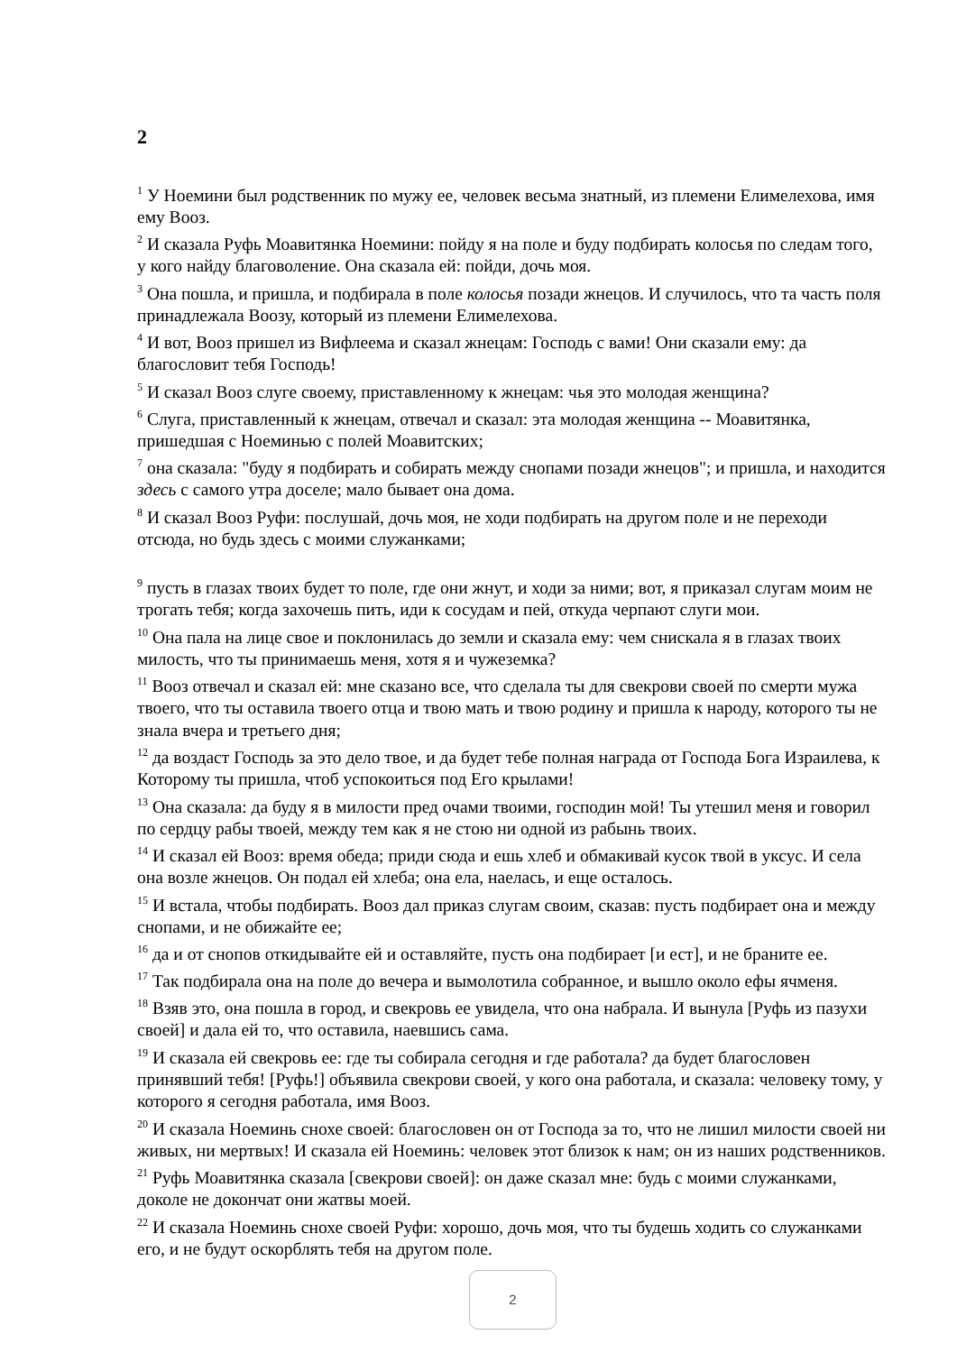2
<sup>1</sup> У Ноемини был родственник по мужу ее, человек весьма знатный, из племени Елимелехова, имя ему Вооз.
<sup>2</sup> И сказала Руфь Моавитянка Ноемини: пойду я на поле и буду подбирать колосья по следам того, у кого найду благоволение. Она сказала ей: пойди, дочь моя.
<sup>3</sup> Она пошла, и пришла, и подбирала в поле колосья позади жнецов. И случилось, что та часть поля принадлежала Воозу, который из племени Елимелехова.
<sup>4</sup> И вот, Вооз пришел из Вифлеема и сказал жнецам: Господь с вами! Они сказали ему: да благословит тебя Господь!
<sup>5</sup> И сказал Вооз слуге своему, приставленному к жнецам: чья это молодая женщина?
<sup>6</sup> Слуга, приставленный к жнецам, отвечал и сказал: эта молодая женщина -- Моавитянка, пришедшая с Ноеминью с полей Моавитских;
<sup>7</sup> она сказала: "буду я подбирать и собирать между снопами позади жнецов"; и пришла, и находится здесь с самого утра доселе; мало бывает она дома.
<sup>8</sup> И сказал Вооз Руфи: послушай, дочь моя, не ходи подбирать на другом поле и не переходи отсюда, но будь здесь с моими служанками;
<sup>9</sup> пусть в глазах твоих будет то поле, где они жнут, и ходи за ними; вот, я приказал слугам моим не трогать тебя; когда захочешь пить, иди к сосудам и пей, откуда черпают слуги мои.
<sup>10</sup> Она пала на лице свое и поклонилась до земли и сказала ему: чем снискала я в глазах твоих милость, что ты принимаешь меня, хотя я и чужеземка?
<sup>11</sup> Вооз отвечал и сказал ей: мне сказано все, что сделала ты для свекрови своей по смерти мужа твоего, что ты оставила твоего отца и твою мать и твою родину и пришла к народу, которого ты не знала вчера и третьего дня;
<sup>12</sup> да воздаст Господь за это дело твое, и да будет тебе полная награда от Господа Бога Израилева, к Которому ты пришла, чтоб успокоиться под Его крылами!
<sup>13</sup> Она сказала: да буду я в милости пред очами твоими, господин мой! Ты утешил меня и говорил по сердцу рабы твоей, между тем как я не стою ни одной из рабынь твоих.
<sup>14</sup> И сказал ей Вооз: время обеда; приди сюда и ешь хлеб и обмакивай кусок твой в уксус. И села она возле жнецов. Он подал ей хлеба; она ела, наелась, и еще осталось.
<sup>15</sup> И встала, чтобы подбирать. Вооз дал приказ слугам своим, сказав: пусть подбирает она и между снопами, и не обижайте ее;
<sup>16</sup> да и от снопов откидывайте ей и оставляйте, пусть она подбирает [и ест], и не браните ее.
<sup>17</sup> Так подбирала она на поле до вечера и вымолотила собранное, и вышло около ефы ячменя.
<sup>18</sup> Взяв это, она пошла в город, и свекровь ее увидела, что она набрала. И вынула [Руфь из пазухи своей] и дала ей то, что оставила, наевшись сама.
<sup>19</sup> И сказала ей свекровь ее: где ты собирала сегодня и где работала? да будет благословен принявший тебя! [Руфь!] объявила свекрови своей, у кого она работала, и сказала: человеку тому, у которого я сегодня работала, имя Вооз.
<sup>20</sup> И сказала Ноеминь снохе своей: благословен он от Господа за то, что не лишил милости своей ни живых, ни мертвых! И сказала ей Ноеминь: человек этот близок к нам; он из наших родственников.
<sup>21</sup> Руфь Моавитянка сказала [свекрови своей]: он даже сказал мне: будь с моими служанками, доколе не докончат они жатвы моей.
<sup>22</sup> И сказала Ноеминь снохе своей Руфи: хорошо, дочь моя, что ты будешь ходить со служанками его, и не будут оскорблять тебя на другом поле.
2